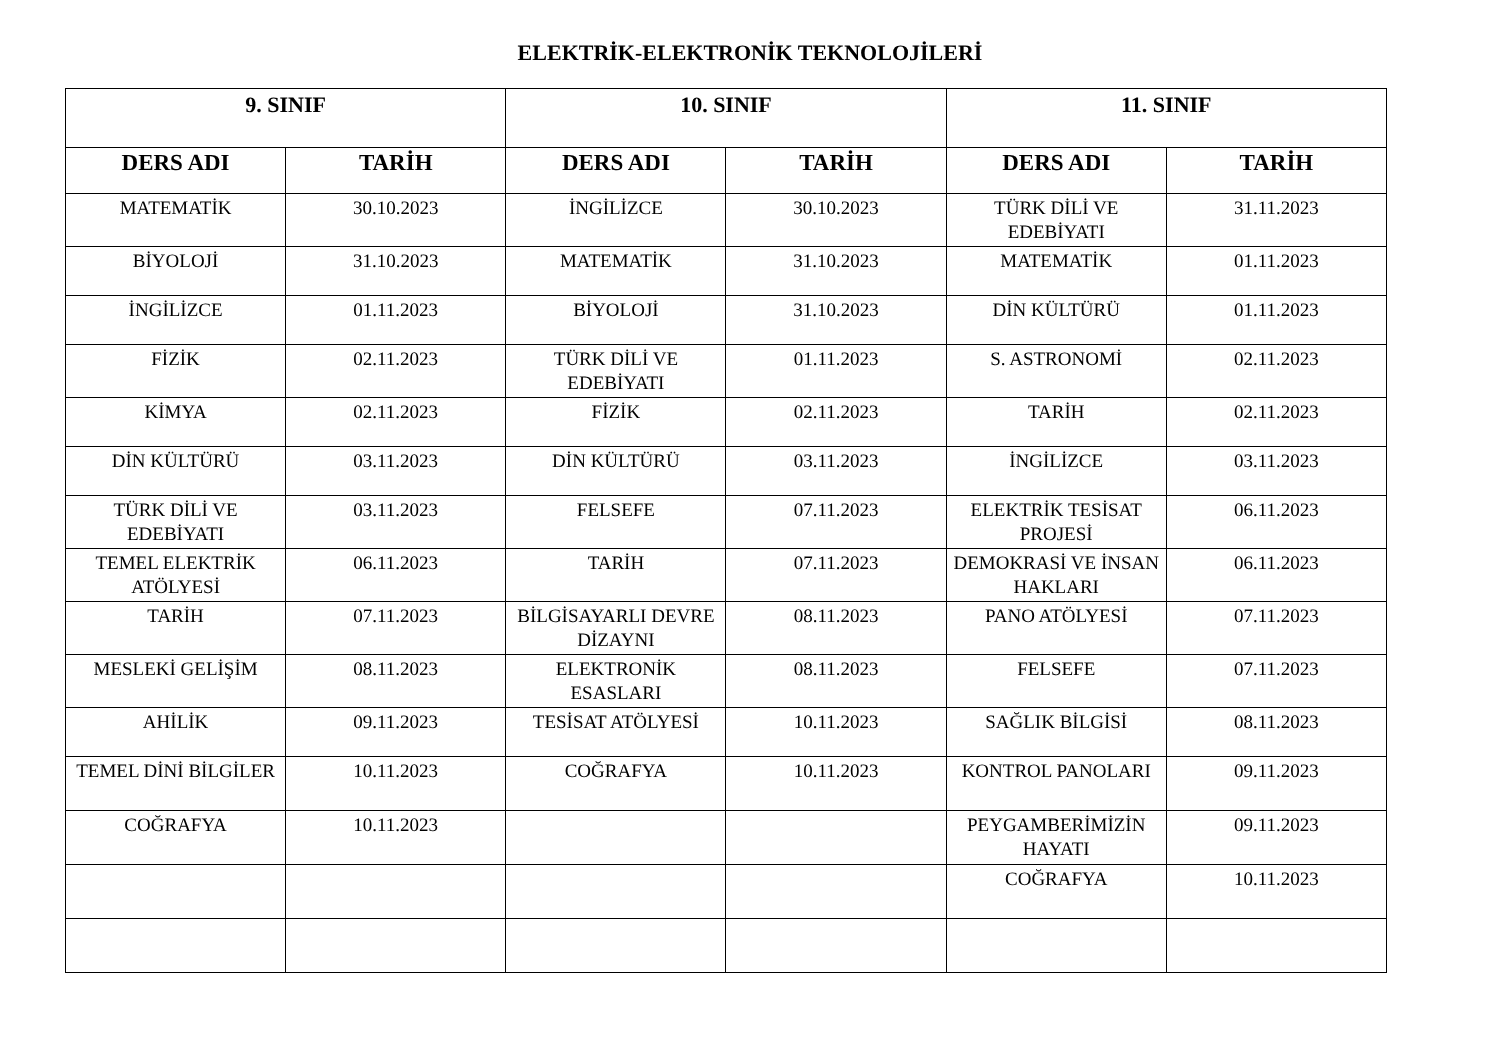ELEKTRİK-ELEKTRONİK TEKNOLOJİLERİ
| 9. SINIF | | 10. SINIF | | 11. SINIF | |
| --- | --- | --- | --- | --- | --- |
| DERS ADI | TARİH | DERS ADI | TARİH | DERS ADI | TARİH |
| MATEMATİK | 30.10.2023 | İNGİLİZCE | 30.10.2023 | TÜRK DİLİ VE EDEBİYATI | 31.11.2023 |
| BİYOLOJİ | 31.10.2023 | MATEMATİK | 31.10.2023 | MATEMATİK | 01.11.2023 |
| İNGİLİZCE | 01.11.2023 | BİYOLOJİ | 31.10.2023 | DİN KÜLTÜRÜ | 01.11.2023 |
| FİZİK | 02.11.2023 | TÜRK DİLİ VE EDEBİYATI | 01.11.2023 | S. ASTRONOMİ | 02.11.2023 |
| KİMYA | 02.11.2023 | FİZİK | 02.11.2023 | TARİH | 02.11.2023 |
| DİN KÜLTÜRÜ | 03.11.2023 | DİN KÜLTÜRÜ | 03.11.2023 | İNGİLİZCE | 03.11.2023 |
| TÜRK DİLİ VE EDEBİYATI | 03.11.2023 | FELSEFE | 07.11.2023 | ELEKTRİK TESİSAT PROJESİ | 06.11.2023 |
| TEMEL ELEKTRİK ATÖLYESİ | 06.11.2023 | TARİH | 07.11.2023 | DEMOKRASİ VE İNSAN HAKLARI | 06.11.2023 |
| TARİH | 07.11.2023 | BİLGİSAYARLI DEVRE DİZAYNI | 08.11.2023 | PANO ATÖLYESİ | 07.11.2023 |
| MESLEKİ GELİŞİM | 08.11.2023 | ELEKTRONİK ESASLARI | 08.11.2023 | FELSEFE | 07.11.2023 |
| AHİLİK | 09.11.2023 | TESİSAT ATÖLYESİ | 10.11.2023 | SAĞLIK BİLGİSİ | 08.11.2023 |
| TEMEL DİNİ BİLGİLER | 10.11.2023 | COĞRAFYA | 10.11.2023 | KONTROL PANOLARI | 09.11.2023 |
| COĞRAFYA | 10.11.2023 | | | PEYGAMBERİMİZİN HAYATI | 09.11.2023 |
| | | | | COĞRAFYA | 10.11.2023 |